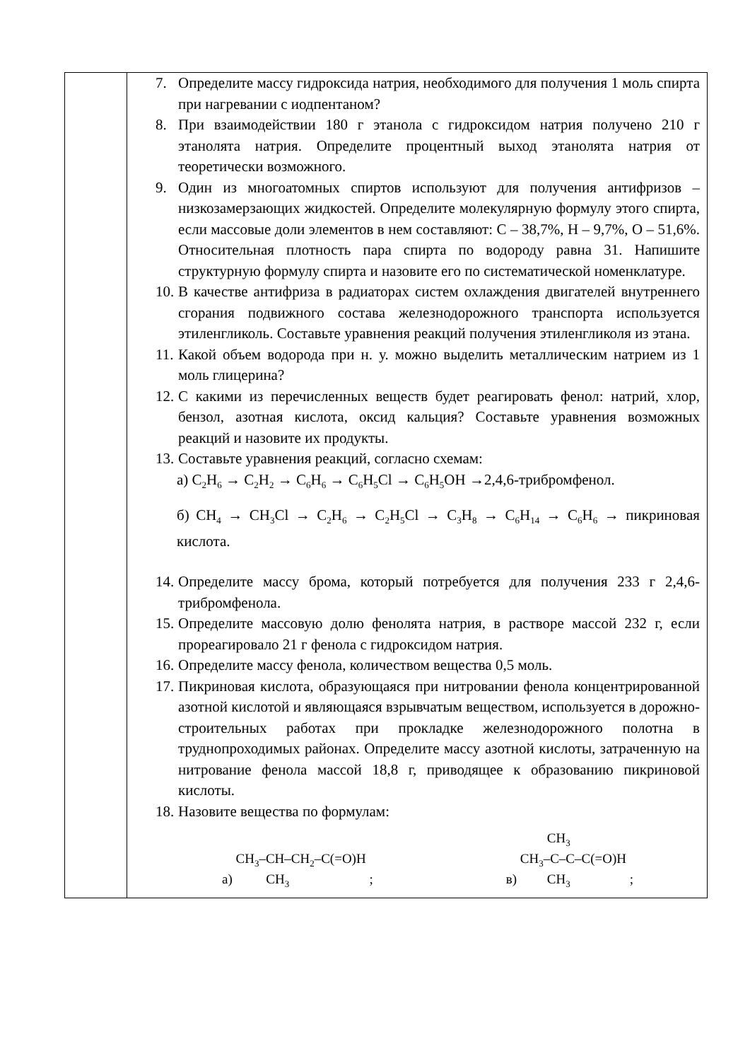| | 7. Определите массу гидроксида натрия, необходимого для получения 1 моль спирта при нагревании с иодпентаном? 8. При взаимодействии 180 г этанола с гидроксидом натрия получено 210 г этанолята натрия. Определите процентный выход этанолята натрия от теоретически возможного. 9. Один из многоатомных спиртов используют для получения антифризов – низкозамерзающих жидкостей. Определите молекулярную формулу этого спирта, если массовые доли элементов в нем составляют: С – 38,7%, Н – 9,7%, О – 51,6%. Относительная плотность пара спирта по водороду равна 31. Напишите структурную формулу спирта и назовите его по систематической номенклатуре. 10. В качестве антифриза в радиаторах систем охлаждения двигателей внутреннего сгорания подвижного состава железнодорожного транспорта используется этиленгликоль. Составьте уравнения реакций получения этиленгликоля из этана. 11. Какой объем водорода при н. у. можно выделить металлическим натрием из 1 моль глицерина? 12. С какими из перечисленных веществ будет реагировать фенол: натрий, хлор, бензол, азотная кислота, оксид кальция? Составьте уравнения возможных реакций и назовите их продукты. 13. Составьте уравнения реакций, согласно схемам: а) C<sub>2</sub>H<sub>6</sub> → C<sub>2</sub>H<sub>2</sub> → C<sub>6</sub>H<sub>6</sub> → C<sub>6</sub>H<sub>5</sub>Cl → C<sub>6</sub>H<sub>5</sub>OH →2,4,6-трибромфенол. б) CH<sub>4</sub> → CH<sub>3</sub>Cl → C<sub>2</sub>H<sub>6</sub> → C<sub>2</sub>H<sub>5</sub>Cl → C<sub>3</sub>H<sub>8</sub> → C<sub>6</sub>H<sub>14</sub> → C<sub>6</sub>H<sub>6</sub> → пикриновая кислота. 14. Определите массу брома, который потребуется для получения 233 г 2,4,6-трибромфенола. 15. Определите массовую долю фенолята натрия, в растворе массой 232 г, если прореагировало 21 г фенола с гидроксидом натрия. 16. Определите массу фенола, количеством вещества 0,5 моль. 17. Пикриновая кислота, образующаяся при нитровании фенола концентрированной азотной кислотой и являющаяся взрывчатым веществом, используется в дорожно-строительных работах при прокладке железнодорожного полотна в труднопроходимых районах. Определите массу азотной кислоты, затраченную на нитрование фенола массой 18,8 г, приводящее к образованию пикриновой кислоты. 18. Назовите вещества по формулам: а) CH<sub>3</sub>–CH–CH<sub>2</sub>–C(=O)H CH<sub>3</sub> ; в) CH<sub>3</sub> CH<sub>3</sub>–C–C–C(=O)H CH<sub>3</sub> ; |